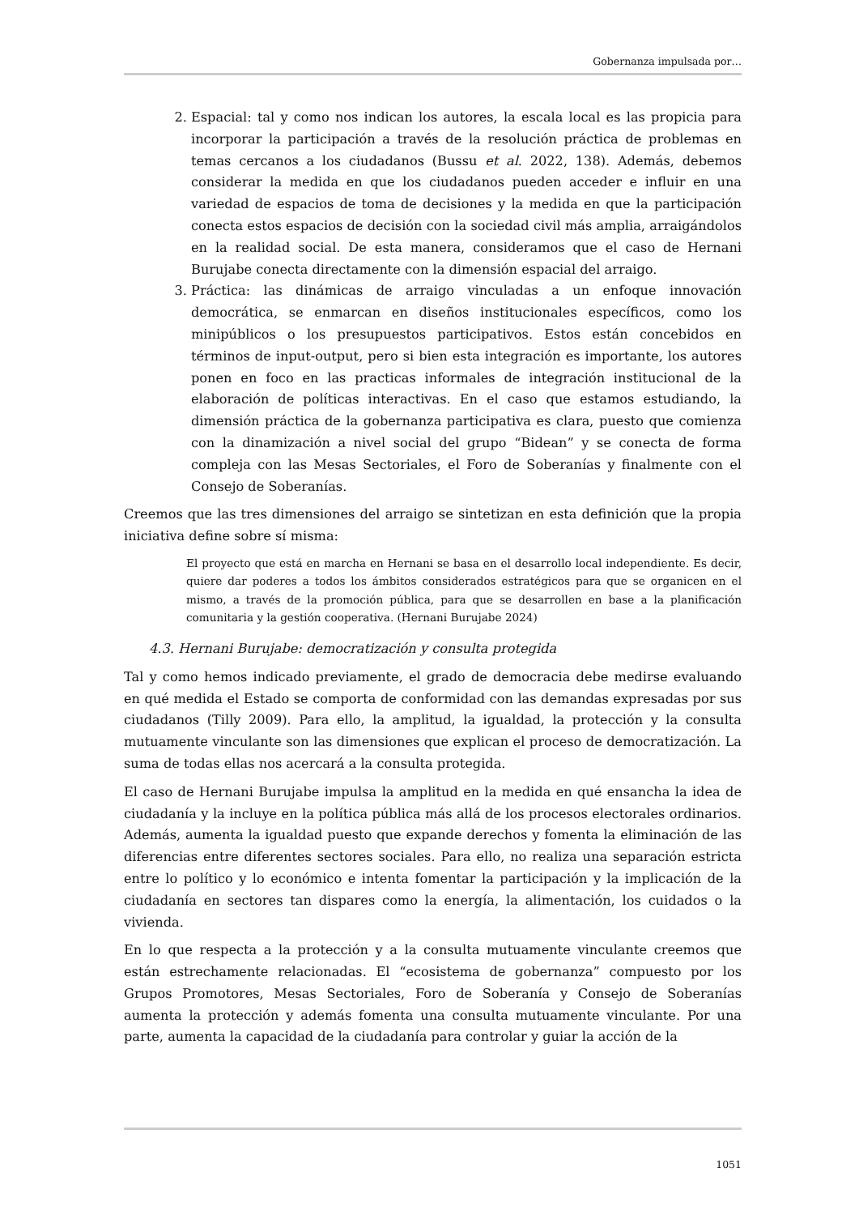Gobernanza impulsada por…
2. Espacial: tal y como nos indican los autores, la escala local es las propicia para incorporar la participación a través de la resolución práctica de problemas en temas cercanos a los ciudadanos (Bussu et al. 2022, 138). Además, debemos considerar la medida en que los ciudadanos pueden acceder e influir en una variedad de espacios de toma de decisiones y la medida en que la participación conecta estos espacios de decisión con la sociedad civil más amplia, arraigándolos en la realidad social. De esta manera, consideramos que el caso de Hernani Burujabe conecta directamente con la dimensión espacial del arraigo.
3. Práctica: las dinámicas de arraigo vinculadas a un enfoque innovación democrática, se enmarcan en diseños institucionales específicos, como los minipúblicos o los presupuestos participativos. Estos están concebidos en términos de input-output, pero si bien esta integración es importante, los autores ponen en foco en las practicas informales de integración institucional de la elaboración de políticas interactivas. En el caso que estamos estudiando, la dimensión práctica de la gobernanza participativa es clara, puesto que comienza con la dinamización a nivel social del grupo “Bidean” y se conecta de forma compleja con las Mesas Sectoriales, el Foro de Soberanías y finalmente con el Consejo de Soberanías.
Creemos que las tres dimensiones del arraigo se sintetizan en esta definición que la propia iniciativa define sobre sí misma:
El proyecto que está en marcha en Hernani se basa en el desarrollo local independiente. Es decir, quiere dar poderes a todos los ámbitos considerados estratégicos para que se organicen en el mismo, a través de la promoción pública, para que se desarrollen en base a la planificación comunitaria y la gestión cooperativa. (Hernani Burujabe 2024)
4.3. Hernani Burujabe: democratización y consulta protegida
Tal y como hemos indicado previamente, el grado de democracia debe medirse evaluando en qué medida el Estado se comporta de conformidad con las demandas expresadas por sus ciudadanos (Tilly 2009). Para ello, la amplitud, la igualdad, la protección y la consulta mutuamente vinculante son las dimensiones que explican el proceso de democratización. La suma de todas ellas nos acercará a la consulta protegida.
El caso de Hernani Burujabe impulsa la amplitud en la medida en qué ensancha la idea de ciudadanía y la incluye en la política pública más allá de los procesos electorales ordinarios. Además, aumenta la igualdad puesto que expande derechos y fomenta la eliminación de las diferencias entre diferentes sectores sociales. Para ello, no realiza una separación estricta entre lo político y lo económico e intenta fomentar la participación y la implicación de la ciudadanía en sectores tan dispares como la energía, la alimentación, los cuidados o la vivienda.
En lo que respecta a la protección y a la consulta mutuamente vinculante creemos que están estrechamente relacionadas. El “ecosistema de gobernanza” compuesto por los Grupos Promotores, Mesas Sectoriales, Foro de Soberanía y Consejo de Soberanías aumenta la protección y además fomenta una consulta mutuamente vinculante. Por una parte, aumenta la capacidad de la ciudadanía para controlar y guiar la acción de la
1051